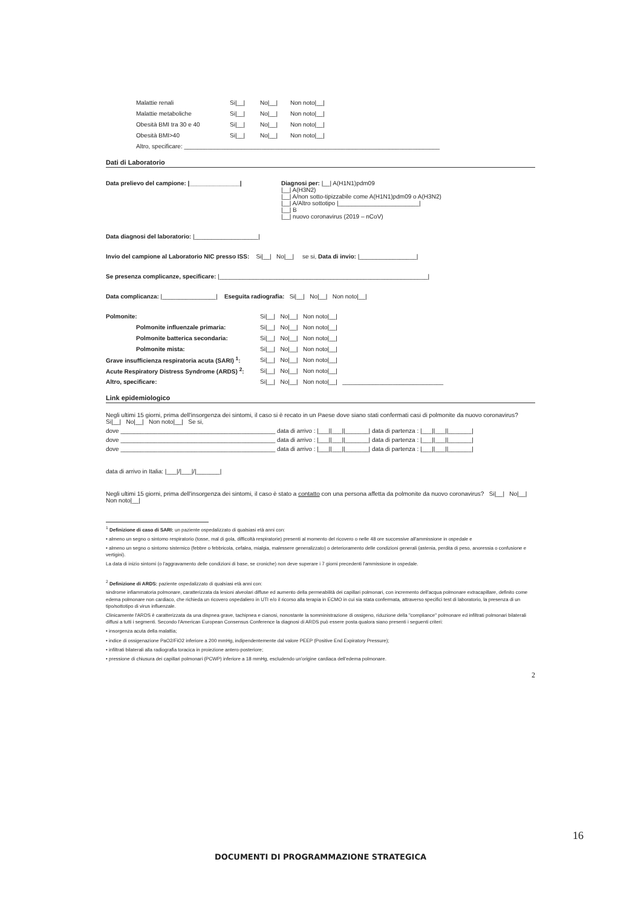Malattie renali Si|__| No|__| Non noto|__|
Malattie metaboliche Si|__| No|__| Non noto|__|
Obesità BMI tra 30 e 40 Si|__| No|__| Non noto|__|
Obesità BMI>40 Si|__| No|__| Non noto|__|
Altro, specificare: ____________________________________________________________________________
Dati di Laboratorio
Data prelievo del campione: |_______________| Diagnosi per: |__| A(H1N1)pdm09
|__| A(H3N2)
|__| A/non sotto-tipizzabile come A(H1N1)pdm09 o A(H3N2)
|__| A/Altro sottotipo |________________________|
|__| B
|__| nuovo coronavirus (2019 – nCoV)
Data diagnosi del laboratorio: |___________________|
Invio del campione al Laboratorio NIC presso ISS: Si|__| No|__| se si, Data di invio: |_________________|
Se presenza complicanze, specificare: |______________________________________________________________|
Data complicanza: |________________| Eseguita radiografia: Si|__| No|__| Non noto|__|
Polmonite: Si|__| No|__| Non noto|__|
Polmonite influenzale primaria: Si|__| No|__| Non noto|__|
Polmonite batterica secondaria: Si|__| No|__| Non noto|__|
Polmonite mista: Si|__| No|__| Non noto|__|
Grave insufficienza respiratoria acuta (SARI) <sup>1</sup>: Si|__| No|__| Non noto|__|
Acute Respiratory Distress Syndrome (ARDS) <sup>2</sup>: Si|__| No|__| Non noto|__|
Altro, specificare: Si|__| No|__| Non noto|__| ______________________________
Link epidemiologico
Negli ultimi 15 giorni, prima dell'insorgenza dei sintomi, il caso si è recato in un Paese dove siano stati confermati casi di polmonite da nuovo coronavirus? Si|__| No|__| Non noto|__| Se si,
dove ______________________________________________ data di arrivo : |___||___||_______| data di partenza : |___||___||_______|
dove ______________________________________________ data di arrivo : |___||___||_______| data di partenza : |___||___||_______|
dove ______________________________________________ data di arrivo : |___||___||_______| data di partenza : |___||___||_______|
data di arrivo in Italia: |___|/|___|/|_______|
Negli ultimi 15 giorni, prima dell'insorgenza dei sintomi, il caso è stato a contatto con una persona affetta da polmonite da nuovo coronavirus? Si|__| No|__| Non noto|__|
<sup>1</sup> Definizione di caso di SARI: un paziente ospedalizzato di qualsiasi età anni con:
• almeno un segno o sintomo respiratorio (tosse, mal di gola, difficoltà respiratorie) presenti al momento del ricovero o nelle 48 ore successive all'ammissione in ospedale e
• almeno un segno o sintomo sistemico (febbre o febbricola, cefalea, mialgia, malessere generalizzato) o deterioramento delle condizioni generali (astenia, perdita di peso, anoressia o confusione e vertigini).
La data di inizio sintomi (o l'aggravamento delle condizioni di base, se croniche) non deve superare i 7 giorni precedenti l'ammissione in ospedale.
<sup>2</sup> Definizione di ARDS: paziente ospedalizzato di qualsiasi età anni con:
sindrome infiammatoria polmonare, caratterizzata da lesioni alveolari diffuse ed aumento della permeabilità dei capillari polmonari, con incremento dell'acqua polmonare extracapillare, definito come edema polmonare non cardiaco, che richieda un ricovero ospedaliero in UTI e/o il ricorso alla terapia in ECMO in cui sia stata confermata, attraverso specifici test di laboratorio, la presenza di un tipo/sottotipo di virus influenzale.
Clinicamente l'ARDS è caratterizzata da una dispnea grave, tachipnea e cianosi, nonostante la somministrazione di ossigeno, riduzione della "compliance" polmonare ed infiltrati polmonari bilaterali diffusi a tutti i segmenti. Secondo l'American European Consensus Conference la diagnosi di ARDS può essere posta qualora siano presenti i seguenti criteri:
• insorgenza acuta della malattia;
• indice di ossigenazione PaO2/FiO2 inferiore a 200 mmHg, indipendentemente dal valore PEEP (Positive End Expiratory Pressure);
• infiltrati bilaterali alla radiografia toracica in proiezione antero-posteriore;
• pressione di chiusura dei capillari polmonari (PCWP) inferiore a 18 mmHg, escludendo un'origine cardiaca dell'edema polmonare.
2
16
DOCUMENTI DI PROGRAMMAZIONE STRATEGICA